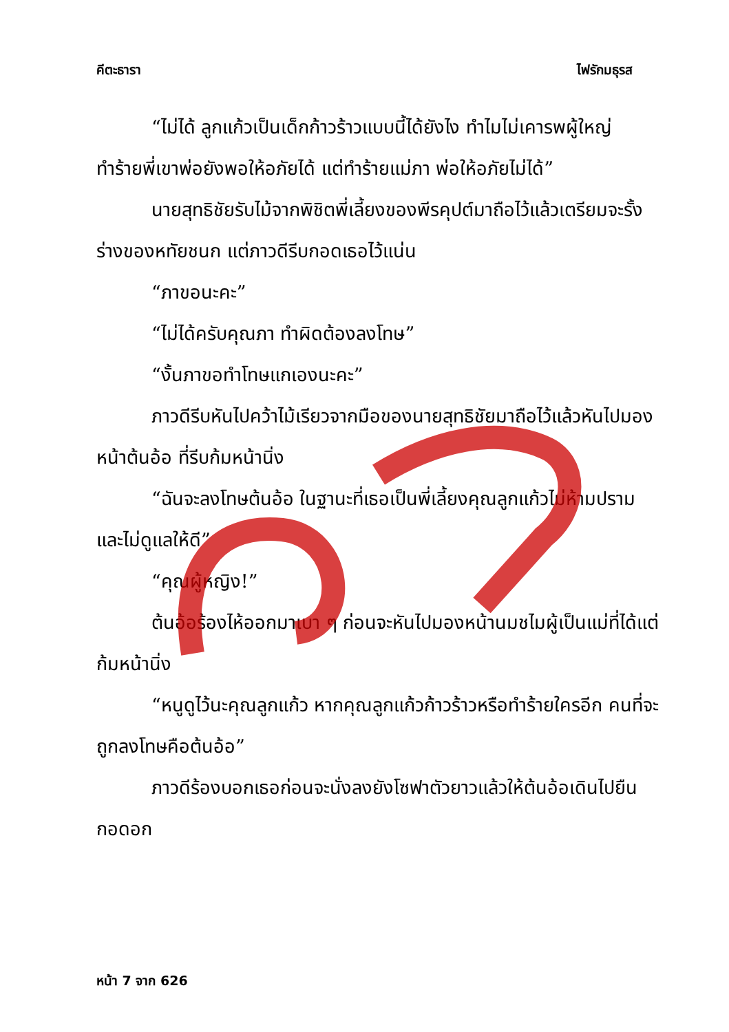คีตะธารา ไฟรักมธุรส
“ไม่ได้ ลูกแก้วเป็นเด็กก้าวร้าวแบบนี้ได้ยังไง ทำไมไม่เคารพผู้ใหญ่ ทำร้ายพี่เขาพ่อยังพอให้อภัยได้ แต่ทำร้ายแม่ภา พ่อให้อภัยไม่ได้”
นายสุทธิชัยรับไม้จากพิชิตพี่เลี้ยงของพีรคุปต์มาถือไว้แล้วเตรียมจะรั้งร่างของหทัยชนก แต่ภาวดีรีบกอดเธอไว้แน่น
“ภาขอนะคะ”
“ไม่ได้ครับคุณภา ทำผิดต้องลงโทษ”
“งั้นภาขอทำโทษแกเองนะคะ”
ภาวดีรีบหันไปคว้าไม้เรียวจากมือของนายสุทธิชัยมาถือไว้แล้วหันไปมองหน้าต้นอ้อ ที่รีบก้มหน้านิ่ง
“ฉันจะลงโทษต้นอ้อ ในฐานะที่เธอเป็นพี่เลี้ยงคุณลูกแก้วไม่ห้ามปรามและไม่ดูแลให้ดี”
“คุณผู้หญิง!”
ต้นอ้อร้องไห้ออกมาเบา ๆ ก่อนจะหันไปมองหน้านมชไมผู้เป็นแม่ที่ได้แต่ก้มหน้านิ่ง
“หนูดูไว้นะคุณลูกแก้ว หากคุณลูกแก้วก้าวร้าวหรือทำร้ายใครอีก คนที่จะถูกลงโทษคือต้นอ้อ”
ภาวดีร้องบอกเธอก่อนจะนั่งลงยังโซฟาตัวยาวแล้วให้ต้นอ้อเดินไปยืนกอดอก
หน้า 7 จาก 626